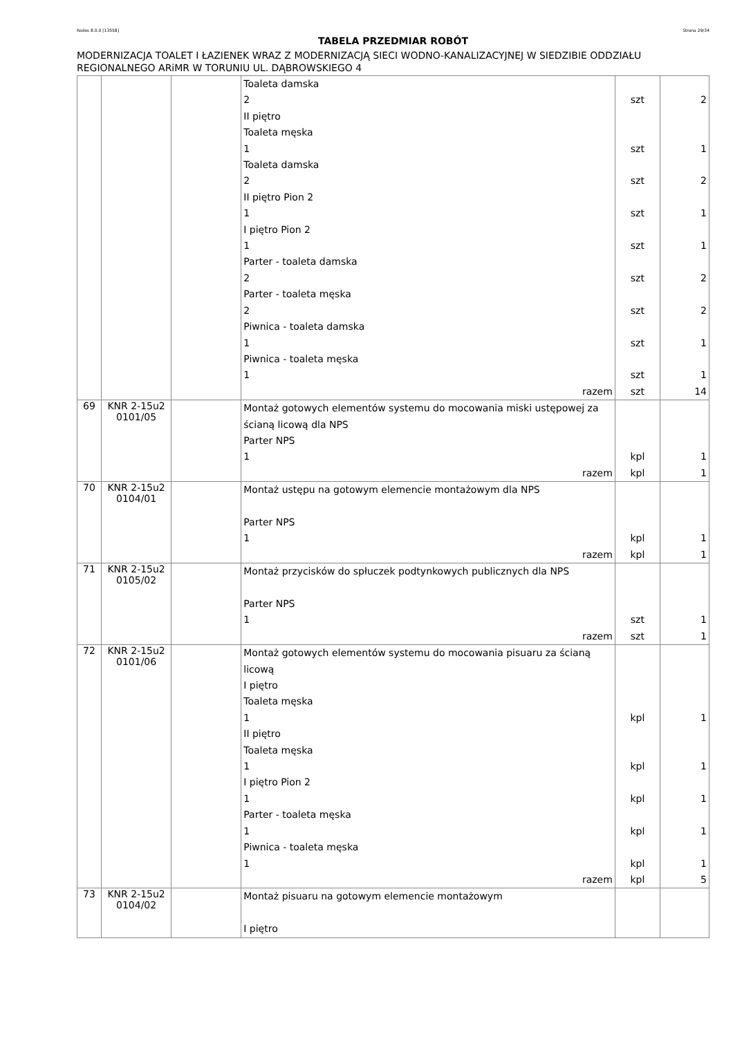Rodos 8.0.0 [13558] Strona 29/34
TABELA PRZEDMIAR ROBÓT
MODERNIZACJA TOALET I ŁAZIENEK WRAZ Z MODERNIZACJĄ SIECI WODNO-KANALIZACYJNEJ W SIEDZIBIE ODDZIAŁU REGIONALNEGO ARiMR W TORUNIU UL. DĄBROWSKIEGO 4
| | | | Toaleta damska 2 II piętro Toaleta męska 1 Toaleta damska 2 II piętro Pion 2 1 I piętro Pion 2 1 Parter - toaleta damska 2 Parter - toaleta męska 2 Piwnica - toaleta damska 1 Piwnica - toaleta męska 1 razem | szt szt szt szt szt szt szt szt szt szt | 2 1 2 1 1 2 2 1 1 14 |
| 69 | KNR 2-15u2 0101/05 | | Montaż gotowych elementów systemu do mocowania miski ustępowej za ścianą licową dla NPS Parter NPS 1 razem | kpl kpl | 1 1 |
| 70 | KNR 2-15u2 0104/01 | | Montaż ustępu na gotowym elemencie montażowym dla NPS Parter NPS 1 razem | kpl kpl | 1 1 |
| 71 | KNR 2-15u2 0105/02 | | Montaż przycisków do spłuczek podtynkowych publicznych dla NPS Parter NPS 1 razem | szt szt | 1 1 |
| 72 | KNR 2-15u2 0101/06 | | Montaż gotowych elementów systemu do mocowania pisuaru za ścianą licową I piętro Toaleta męska 1 II piętro Toaleta męska 1 I piętro Pion 2 1 Parter - toaleta męska 1 Piwnica - toaleta męska 1 razem | kpl kpl kpl kpl kpl kpl | 1 1 1 1 1 5 |
| 73 | KNR 2-15u2 0104/02 | | Montaż pisuaru na gotowym elemencie montażowym I piętro | | |